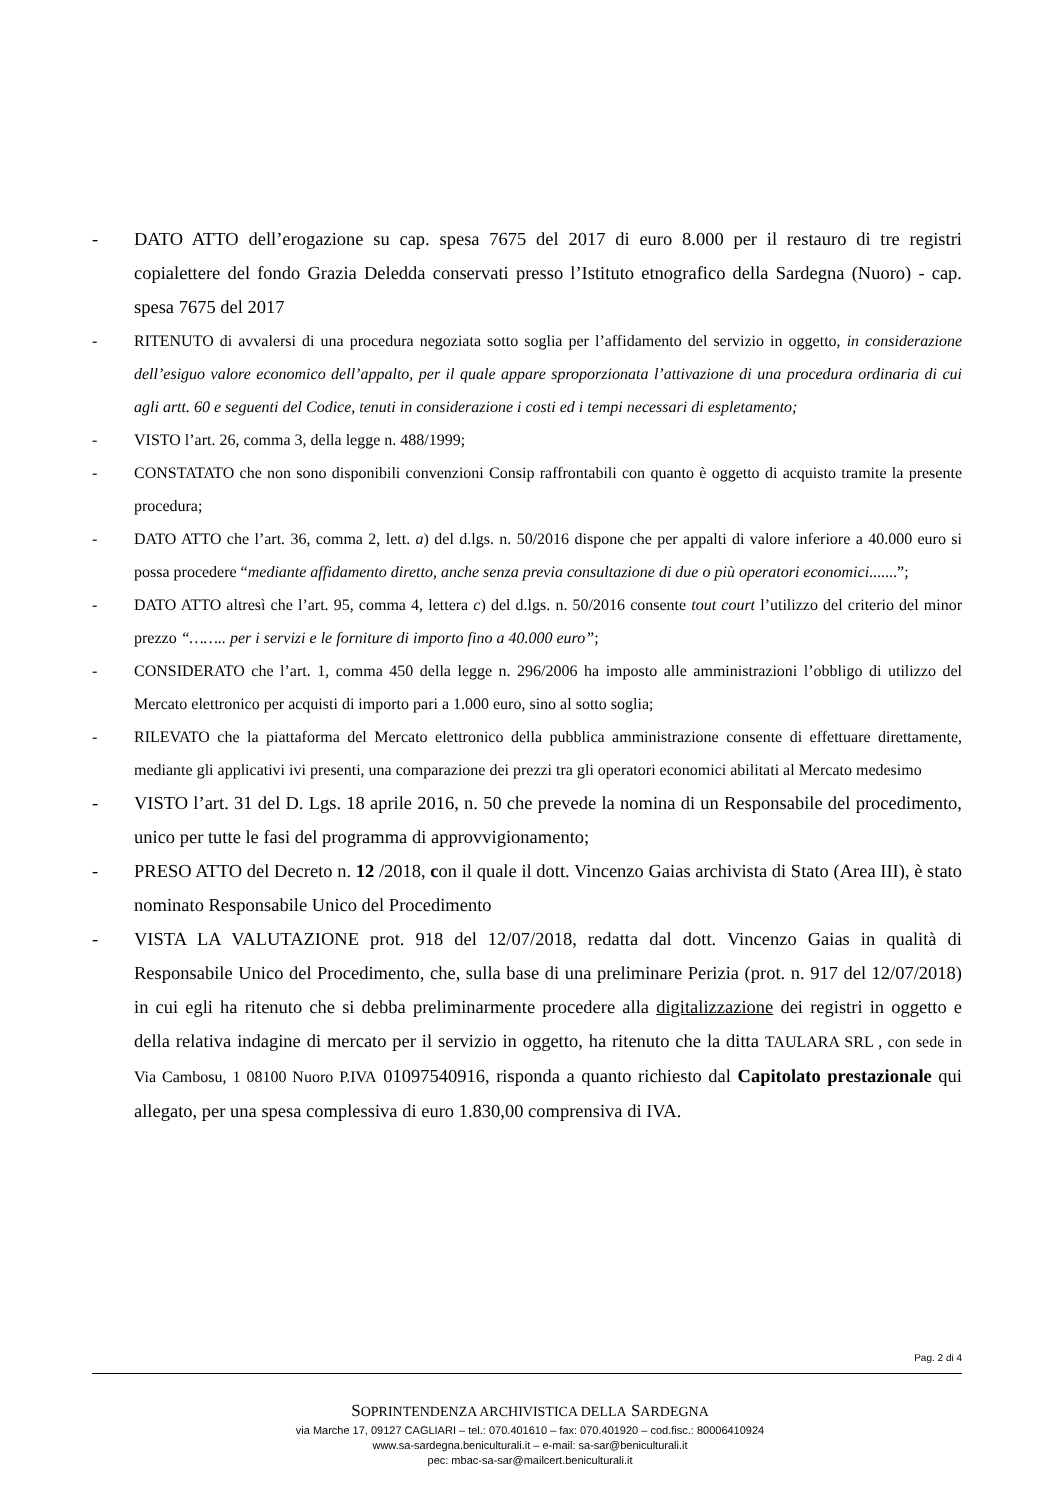- DATO ATTO dell’erogazione su cap. spesa 7675 del 2017 di euro 8.000 per il restauro di tre registri copialettere del fondo Grazia Deledda conservati presso l’Istituto etnografico della Sardegna (Nuoro) - cap. spesa 7675 del 2017
- RITENUTO di avvalersi di una procedura negoziata sotto soglia per l’affidamento del servizio in oggetto, in considerazione dell’esiguo valore economico dell’appalto, per il quale appare sproporzionata l’attivazione di una procedura ordinaria di cui agli artt. 60 e seguenti del Codice, tenuti in considerazione i costi ed i tempi necessari di espletamento;
- VISTO l’art. 26, comma 3, della legge n. 488/1999;
- CONSTATATO che non sono disponibili convenzioni Consip raffrontabili con quanto è oggetto di acquisto tramite la presente procedura;
- DATO ATTO che l’art. 36, comma 2, lett. a) del d.lgs. n. 50/2016 dispone che per appalti di valore inferiore a 40.000 euro si possa procedere “mediante affidamento diretto, anche senza previa consultazione di due o più operatori economici.......”;
- DATO ATTO altresì che l’art. 95, comma 4, lettera c) del d.lgs. n. 50/2016 consente tout court l’utilizzo del criterio del minor prezzo “…….. per i servizi e le forniture di importo fino a 40.000 euro”;
- CONSIDERATO che l’art. 1, comma 450 della legge n. 296/2006 ha imposto alle amministrazioni l’obbligo di utilizzo del Mercato elettronico per acquisti di importo pari a 1.000 euro, sino al sotto soglia;
- RILEVATO che la piattaforma del Mercato elettronico della pubblica amministrazione consente di effettuare direttamente, mediante gli applicativi ivi presenti, una comparazione dei prezzi tra gli operatori economici abilitati al Mercato medesimo
- VISTO l’art. 31 del D. Lgs. 18 aprile 2016, n. 50 che prevede la nomina di un Responsabile del procedimento, unico per tutte le fasi del programma di approvvigionamento;
- PRESO ATTO del Decreto n. 12 /2018, con il quale il dott. Vincenzo Gaias archivista di Stato (Area III), è stato nominato Responsabile Unico del Procedimento
- VISTA LA VALUTAZIONE prot. 918 del 12/07/2018, redatta dal dott. Vincenzo Gaias in qualità di Responsabile Unico del Procedimento, che, sulla base di una preliminare Perizia (prot. n. 917 del 12/07/2018) in cui egli ha ritenuto che si debba preliminarmente procedere alla digitalizzazione dei registri in oggetto e della relativa indagine di mercato per il servizio in oggetto, ha ritenuto che la ditta TAULARA SRL , con sede in Via Cambosu, 1 08100 Nuoro P.IVA 01097540916, risponda a quanto richiesto dal Capitolato prestazionale qui allegato, per una spesa complessiva di euro 1.830,00 comprensiva di IVA.
Pag. 2 di 4
SOPRINTENDENZA ARCHIVISTICA DELLA SARDEGNA
via Marche 17, 09127 CAGLIARI – tel.: 070.401610 – fax: 070.401920 – cod.fisc.: 80006410924
www.sa-sardegna.beniculturali.it – e-mail: sa-sar@beniculturali.it
pec: mbac-sa-sar@mailcert.beniculturali.it